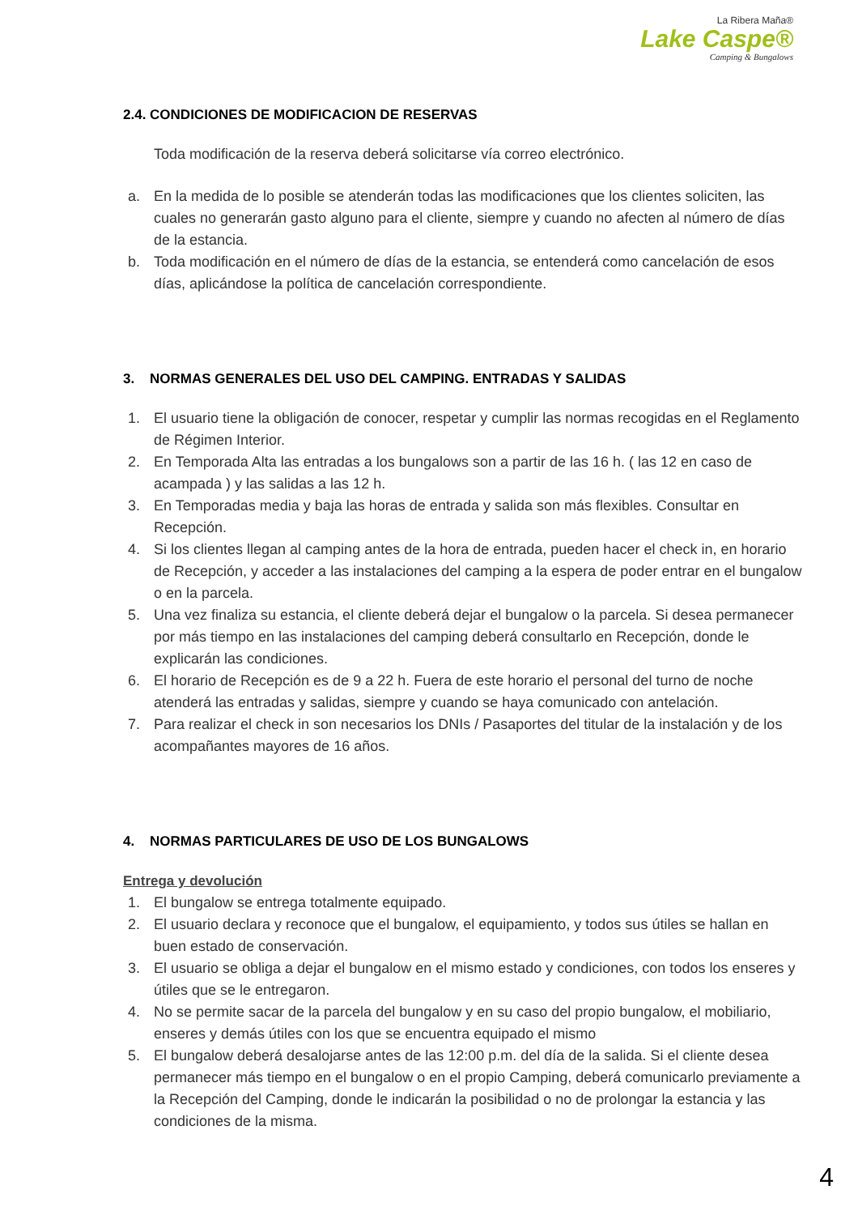La Ribera Maña®
Lake Caspe®
Camping & Bungalows
2.4. CONDICIONES DE MODIFICACION DE RESERVAS
Toda modificación de la reserva deberá solicitarse vía correo electrónico.
a. En la medida de lo posible se atenderán todas las modificaciones que los clientes soliciten, las cuales no generarán gasto alguno para el cliente, siempre y cuando no afecten al número de días de la estancia.
b. Toda modificación en el número de días de la estancia, se entenderá como cancelación de esos días, aplicándose la política de cancelación correspondiente.
3. NORMAS GENERALES DEL USO DEL CAMPING. ENTRADAS Y SALIDAS
1. El usuario tiene la obligación de conocer, respetar y cumplir las normas recogidas en el Reglamento de Régimen Interior.
2. En Temporada Alta las entradas a los bungalows son a partir de las 16 h. ( las 12 en caso de acampada ) y las salidas a las 12 h.
3. En Temporadas media y baja las horas de entrada y salida son más flexibles. Consultar en Recepción.
4. Si los clientes llegan al camping antes de la hora de entrada, pueden hacer el check in, en horario de Recepción, y acceder a las instalaciones del camping a la espera de poder entrar en el bungalow o en la parcela.
5. Una vez finaliza su estancia, el cliente deberá dejar el bungalow o la parcela. Si desea permanecer por más tiempo en las instalaciones del camping deberá consultarlo en Recepción, donde le explicarán las condiciones.
6. El horario de Recepción es de 9 a 22 h. Fuera de este horario el personal del turno de noche atenderá las entradas y salidas, siempre y cuando se haya comunicado con antelación.
7. Para realizar el check in son necesarios los DNIs / Pasaportes del titular de la instalación y de los acompañantes mayores de 16 años.
4. NORMAS PARTICULARES DE USO DE LOS BUNGALOWS
Entrega y devolución
1. El bungalow se entrega totalmente equipado.
2. El usuario declara y reconoce que el bungalow, el equipamiento, y todos sus útiles se hallan en buen estado de conservación.
3. El usuario se obliga a dejar el bungalow en el mismo estado y condiciones, con todos los enseres y útiles que se le entregaron.
4. No se permite sacar de la parcela del bungalow y en su caso del propio bungalow, el mobiliario, enseres y demás útiles con los que se encuentra equipado el mismo
5. El bungalow deberá desalojarse antes de las 12:00 p.m. del día de la salida. Si el cliente desea permanecer más tiempo en el bungalow o en el propio Camping, deberá comunicarlo previamente a la Recepción del Camping, donde le indicarán la posibilidad o no de prolongar la estancia y las condiciones de la misma.
4